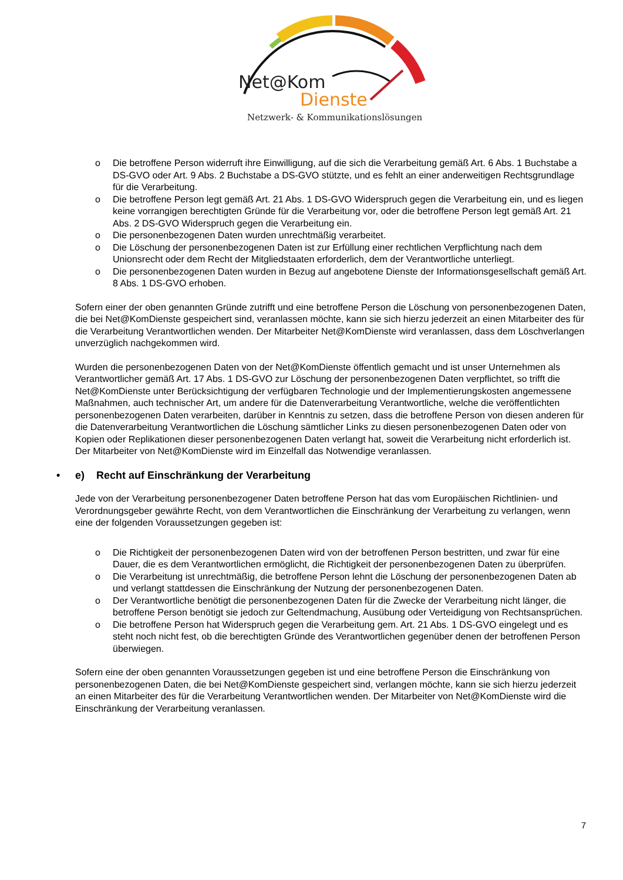Net@Kom
Dienste
Netzwerk- & Kommunikationslösungen
o Die betroffene Person widerruft ihre Einwilligung, auf die sich die Verarbeitung gemäß Art. 6 Abs. 1 Buchstabe a DS-GVO oder Art. 9 Abs. 2 Buchstabe a DS-GVO stützte, und es fehlt an einer anderweitigen Rechtsgrundlage für die Verarbeitung.
o Die betroffene Person legt gemäß Art. 21 Abs. 1 DS-GVO Widerspruch gegen die Verarbeitung ein, und es liegen keine vorrangigen berechtigten Gründe für die Verarbeitung vor, oder die betroffene Person legt gemäß Art. 21 Abs. 2 DS-GVO Widerspruch gegen die Verarbeitung ein.
o Die personenbezogenen Daten wurden unrechtmäßig verarbeitet.
o Die Löschung der personenbezogenen Daten ist zur Erfüllung einer rechtlichen Verpflichtung nach dem Unionsrecht oder dem Recht der Mitgliedstaaten erforderlich, dem der Verantwortliche unterliegt.
o Die personenbezogenen Daten wurden in Bezug auf angebotene Dienste der Informationsgesellschaft gemäß Art. 8 Abs. 1 DS-GVO erhoben.
Sofern einer der oben genannten Gründe zutrifft und eine betroffene Person die Löschung von personenbezogenen Daten, die bei Net@KomDienste gespeichert sind, veranlassen möchte, kann sie sich hierzu jederzeit an einen Mitarbeiter des für die Verarbeitung Verantwortlichen wenden. Der Mitarbeiter Net@KomDienste wird veranlassen, dass dem Löschverlangen unverzüglich nachgekommen wird.
Wurden die personenbezogenen Daten von der Net@KomDienste öffentlich gemacht und ist unser Unternehmen als Verantwortlicher gemäß Art. 17 Abs. 1 DS-GVO zur Löschung der personenbezogenen Daten verpflichtet, so trifft die Net@KomDienste unter Berücksichtigung der verfügbaren Technologie und der Implementierungskosten angemessene Maßnahmen, auch technischer Art, um andere für die Datenverarbeitung Verantwortliche, welche die veröffentlichten personenbezogenen Daten verarbeiten, darüber in Kenntnis zu setzen, dass die betroffene Person von diesen anderen für die Datenverarbeitung Verantwortlichen die Löschung sämtlicher Links zu diesen personenbezogenen Daten oder von Kopien oder Replikationen dieser personenbezogenen Daten verlangt hat, soweit die Verarbeitung nicht erforderlich ist. Der Mitarbeiter von Net@KomDienste wird im Einzelfall das Notwendige veranlassen.
• e) Recht auf Einschränkung der Verarbeitung
Jede von der Verarbeitung personenbezogener Daten betroffene Person hat das vom Europäischen Richtlinien- und Verordnungsgeber gewährte Recht, von dem Verantwortlichen die Einschränkung der Verarbeitung zu verlangen, wenn eine der folgenden Voraussetzungen gegeben ist:
o Die Richtigkeit der personenbezogenen Daten wird von der betroffenen Person bestritten, und zwar für eine Dauer, die es dem Verantwortlichen ermöglicht, die Richtigkeit der personenbezogenen Daten zu überprüfen.
o Die Verarbeitung ist unrechtmäßig, die betroffene Person lehnt die Löschung der personenbezogenen Daten ab und verlangt stattdessen die Einschränkung der Nutzung der personenbezogenen Daten.
o Der Verantwortliche benötigt die personenbezogenen Daten für die Zwecke der Verarbeitung nicht länger, die betroffene Person benötigt sie jedoch zur Geltendmachung, Ausübung oder Verteidigung von Rechtsansprüchen.
o Die betroffene Person hat Widerspruch gegen die Verarbeitung gem. Art. 21 Abs. 1 DS-GVO eingelegt und es steht noch nicht fest, ob die berechtigten Gründe des Verantwortlichen gegenüber denen der betroffenen Person überwiegen.
Sofern eine der oben genannten Voraussetzungen gegeben ist und eine betroffene Person die Einschränkung von personenbezogenen Daten, die bei Net@KomDienste gespeichert sind, verlangen möchte, kann sie sich hierzu jederzeit an einen Mitarbeiter des für die Verarbeitung Verantwortlichen wenden. Der Mitarbeiter von Net@KomDienste wird die Einschränkung der Verarbeitung veranlassen.
7